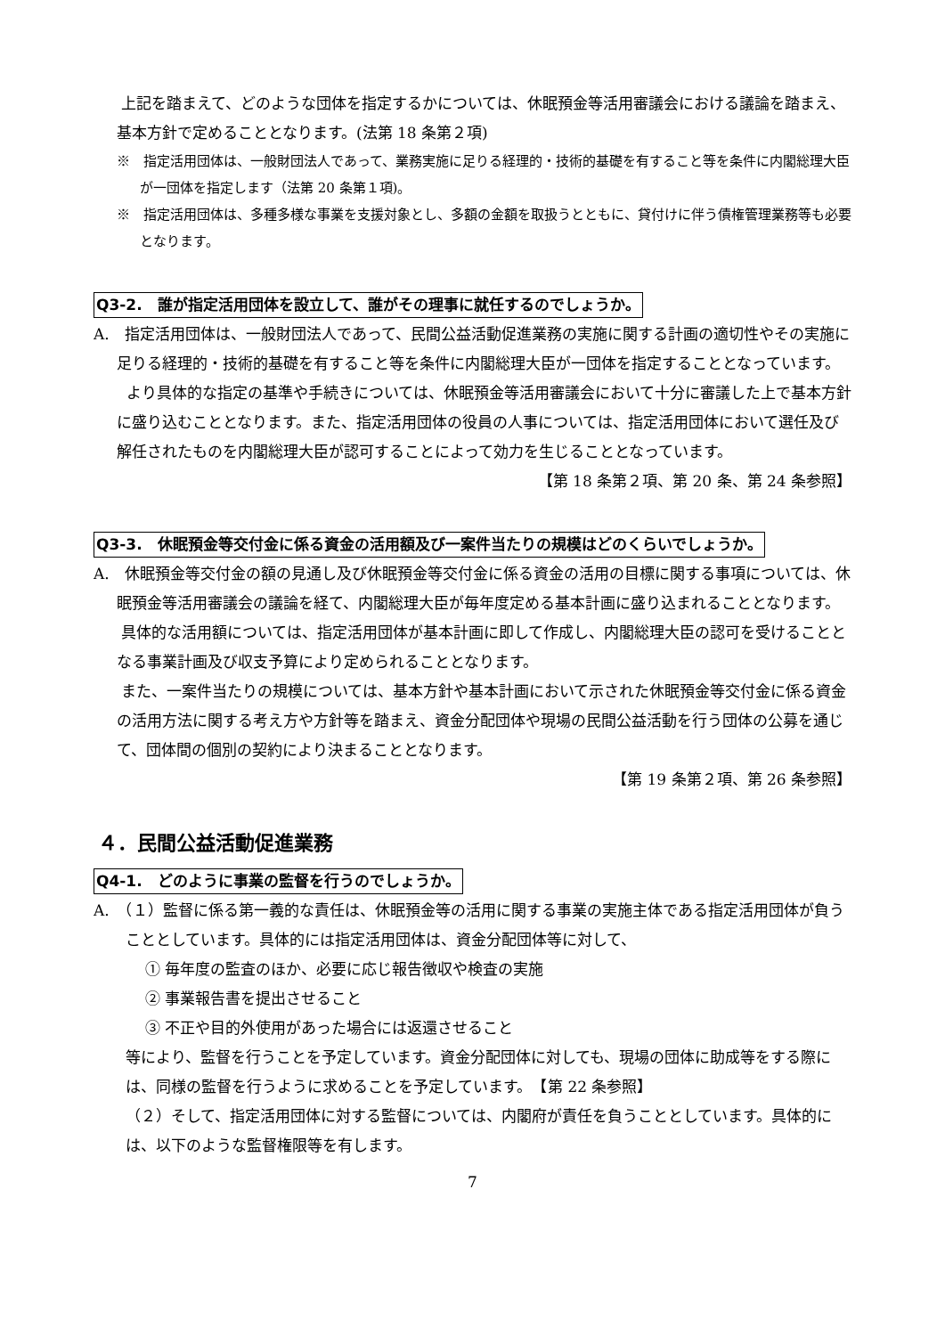上記を踏まえて、どのような団体を指定するかについては、休眠預金等活用審議会における議論を踏まえ、基本方針で定めることとなります。(法第 18 条第２項)
※　指定活用団体は、一般財団法人であって、業務実施に足りる経理的・技術的基礎を有すること等を条件に内閣総理大臣が一団体を指定します（法第 20 条第１項)。
※　指定活用団体は、多種多様な事業を支援対象とし、多額の金額を取扱うとともに、貸付けに伴う債権管理業務等も必要となります。
Q3-2.　誰が指定活用団体を設立して、誰がその理事に就任するのでしょうか。
A.　指定活用団体は、一般財団法人であって、民間公益活動促進業務の実施に関する計画の適切性やその実施に足りる経理的・技術的基礎を有すること等を条件に内閣総理大臣が一団体を指定することとなっています。
より具体的な指定の基準や手続きについては、休眠預金等活用審議会において十分に審議した上で基本方針に盛り込むこととなります。また、指定活用団体の役員の人事については、指定活用団体において選任及び解任されたものを内閣総理大臣が認可することによって効力を生じることとなっています。
【第 18 条第２項、第 20 条、第 24 条参照】
Q3-3.　休眠預金等交付金に係る資金の活用額及び一案件当たりの規模はどのくらいでしょうか。
A.　休眠預金等交付金の額の見通し及び休眠預金等交付金に係る資金の活用の目標に関する事項については、休眠預金等活用審議会の議論を経て、内閣総理大臣が毎年度定める基本計画に盛り込まれることとなります。
具体的な活用額については、指定活用団体が基本計画に即して作成し、内閣総理大臣の認可を受けることとなる事業計画及び収支予算により定められることとなります。
また、一案件当たりの規模については、基本方針や基本計画において示された休眠預金等交付金に係る資金の活用方法に関する考え方や方針等を踏まえ、資金分配団体や現場の民間公益活動を行う団体の公募を通じて、団体間の個別の契約により決まることとなります。
【第 19 条第２項、第 26 条参照】
４．民間公益活動促進業務
Q4-1.　どのように事業の監督を行うのでしょうか。
A.　（１）監督に係る第一義的な責任は、休眠預金等の活用に関する事業の実施主体である指定活用団体が負うこととしています。具体的には指定活用団体は、資金分配団体等に対して、
① 毎年度の監査のほか、必要に応じ報告徴収や検査の実施
② 事業報告書を提出させること
③ 不正や目的外使用があった場合には返還させること
等により、監督を行うことを予定しています。資金分配団体に対しても、現場の団体に助成等をする際には、同様の監督を行うように求めることを予定しています。　【第 22 条参照】
（２）そして、指定活用団体に対する監督については、内閣府が責任を負うこととしています。具体的には、以下のような監督権限等を有します。
7